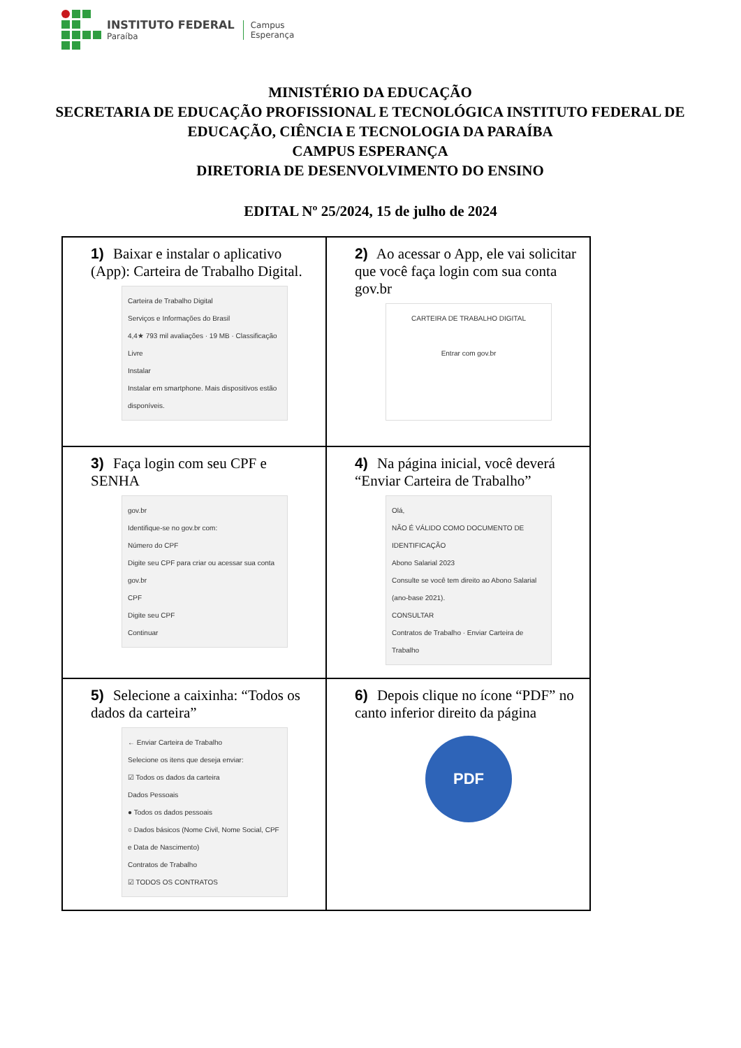INSTITUTO FEDERAL
Paraíba
Campus
Esperança
MINISTÉRIO DA EDUCAÇÃO
SECRETARIA DE EDUCAÇÃO PROFISSIONAL E TECNOLÓGICA INSTITUTO FEDERAL DE EDUCAÇÃO, CIÊNCIA E TECNOLOGIA DA PARAÍBA
CAMPUS ESPERANÇA
DIRETORIA DE DESENVOLVIMENTO DO ENSINO
EDITAL Nº 25/2024, 15 de julho de 2024
| 1) Baixar e instalar o aplicativo (App): Carteira de Trabalho Digital. Carteira de Trabalho Digital Serviços e Informações do Brasil 4,4★ 793 mil avaliações · 19 MB · Classificação Livre Instalar Instalar em smartphone. Mais dispositivos estão disponíveis. | 2) Ao acessar o App, ele vai solicitar que você faça login com sua conta gov.br CARTEIRA DE TRABALHO DIGITAL Entrar com gov.br |
| 3) Faça login com seu CPF e SENHA gov.br Identifique-se no gov.br com: Número do CPF Digite seu CPF para criar ou acessar sua conta gov.br CPF Digite seu CPF Continuar | 4) Na página inicial, você deverá “Enviar Carteira de Trabalho” Olá, NÃO É VÁLIDO COMO DOCUMENTO DE IDENTIFICAÇÃO Abono Salarial 2023 Consulte se você tem direito ao Abono Salarial (ano-base 2021). CONSULTAR Contratos de Trabalho · Enviar Carteira de Trabalho |
| 5) Selecione a caixinha: “Todos os dados da carteira” ← Enviar Carteira de Trabalho Selecione os itens que deseja enviar: ☑ Todos os dados da carteira Dados Pessoais ● Todos os dados pessoais ○ Dados básicos (Nome Civil, Nome Social, CPF e Data de Nascimento) Contratos de Trabalho ☑ TODOS OS CONTRATOS | 6) Depois clique no ícone “PDF” no canto inferior direito da página PDF |